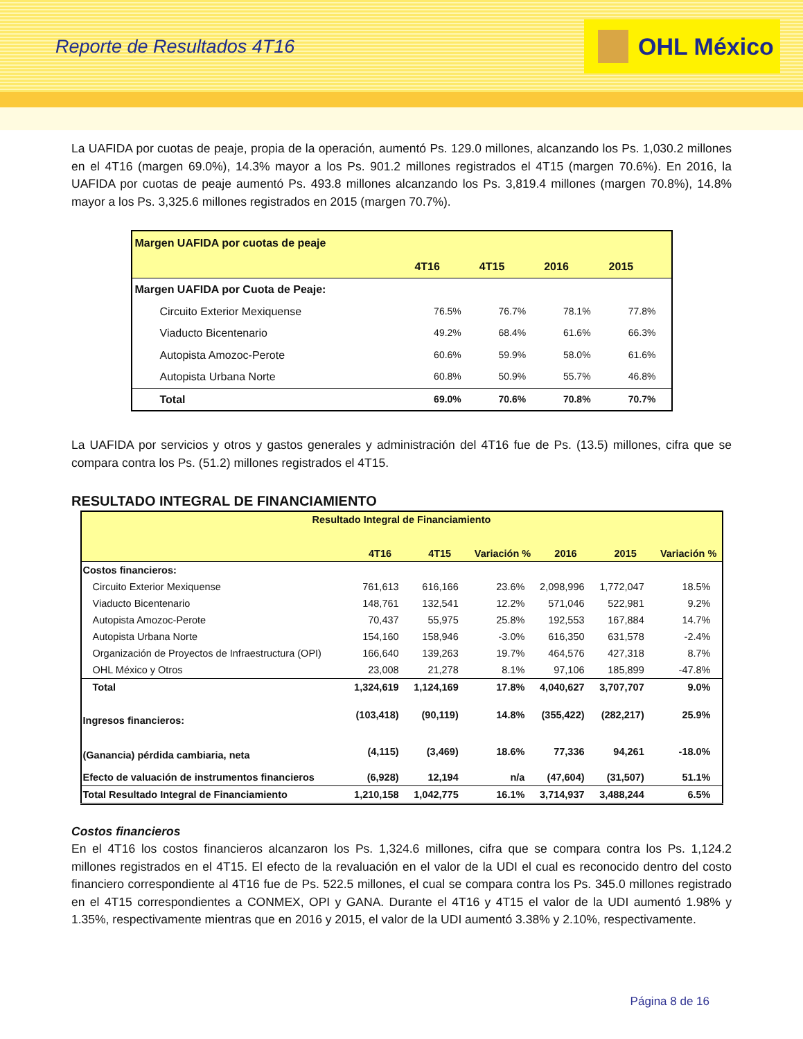Reporte de Resultados 4T16
OHL México
La UAFIDA por cuotas de peaje, propia de la operación, aumentó Ps. 129.0 millones, alcanzando los Ps. 1,030.2 millones en el 4T16 (margen 69.0%), 14.3% mayor a los Ps. 901.2 millones registrados el 4T15 (margen 70.6%). En 2016, la UAFIDA por cuotas de peaje aumentó Ps. 493.8 millones alcanzando los Ps. 3,819.4 millones (margen 70.8%), 14.8% mayor a los Ps. 3,325.6 millones registrados en 2015 (margen 70.7%).
| Margen UAFIDA por cuotas de peaje | | | | |
| --- | --- | --- | --- | --- |
| | 4T16 | 4T15 | 2016 | 2015 |
| Margen UAFIDA por Cuota de Peaje: | | | | |
| Circuito Exterior Mexiquense | 76.5% | 76.7% | 78.1% | 77.8% |
| Viaducto Bicentenario | 49.2% | 68.4% | 61.6% | 66.3% |
| Autopista Amozoc-Perote | 60.6% | 59.9% | 58.0% | 61.6% |
| Autopista Urbana Norte | 60.8% | 50.9% | 55.7% | 46.8% |
| Total | 69.0% | 70.6% | 70.8% | 70.7% |
La UAFIDA por servicios y otros y gastos generales y administración del 4T16 fue de Ps. (13.5) millones, cifra que se compara contra los Ps. (51.2) millones registrados el 4T15.
RESULTADO INTEGRAL DE FINANCIAMIENTO
| Resultado Integral de Financiamiento | | | | | | |
| --- | --- | --- | --- | --- | --- | --- |
| | 4T16 | 4T15 | Variación % | 2016 | 2015 | Variación % |
| Costos financieros: | | | | | | |
| Circuito Exterior Mexiquense | 761,613 | 616,166 | 23.6% | 2,098,996 | 1,772,047 | 18.5% |
| Viaducto Bicentenario | 148,761 | 132,541 | 12.2% | 571,046 | 522,981 | 9.2% |
| Autopista Amozoc-Perote | 70,437 | 55,975 | 25.8% | 192,553 | 167,884 | 14.7% |
| Autopista Urbana Norte | 154,160 | 158,946 | -3.0% | 616,350 | 631,578 | -2.4% |
| Organización de Proyectos de Infraestructura (OPI) | 166,640 | 139,263 | 19.7% | 464,576 | 427,318 | 8.7% |
| OHL México y Otros | 23,008 | 21,278 | 8.1% | 97,106 | 185,899 | -47.8% |
| Total | 1,324,619 | 1,124,169 | 17.8% | 4,040,627 | 3,707,707 | 9.0% |
| Ingresos financieros: | (103,418) | (90,119) | 14.8% | (355,422) | (282,217) | 25.9% |
| (Ganancia) pérdida cambiaria, neta | (4,115) | (3,469) | 18.6% | 77,336 | 94,261 | -18.0% |
| Efecto de valuación de instrumentos financieros | (6,928) | 12,194 | n/a | (47,604) | (31,507) | 51.1% |
| Total Resultado Integral de Financiamiento | 1,210,158 | 1,042,775 | 16.1% | 3,714,937 | 3,488,244 | 6.5% |
Costos financieros
En el 4T16 los costos financieros alcanzaron los Ps. 1,324.6 millones, cifra que se compara contra los Ps. 1,124.2 millones registrados en el 4T15. El efecto de la revaluación en el valor de la UDI el cual es reconocido dentro del costo financiero correspondiente al 4T16 fue de Ps. 522.5 millones, el cual se compara contra los Ps. 345.0 millones registrado en el 4T15 correspondientes a CONMEX, OPI y GANA. Durante el 4T16 y 4T15 el valor de la UDI aumentó 1.98% y 1.35%, respectivamente mientras que en 2016 y 2015, el valor de la UDI aumentó 3.38% y 2.10%, respectivamente.
Página 8 de 16